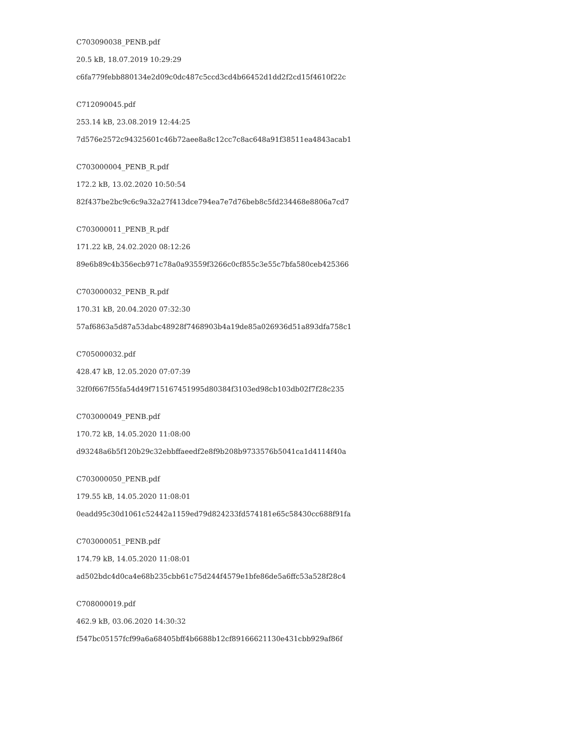C703090038_PENB.pdf
20.5 kB, 18.07.2019 10:29:29
c6fa779febb880134e2d09c0dc487c5ccd3cd4b66452d1dd2f2cd15f4610f22c
C712090045.pdf
253.14 kB, 23.08.2019 12:44:25
7d576e2572c94325601c46b72aee8a8c12cc7c8ac648a91f38511ea4843acab1
C703000004_PENB_R.pdf
172.2 kB, 13.02.2020 10:50:54
82f437be2bc9c6c9a32a27f413dce794ea7e7d76beb8c5fd234468e8806a7cd7
C703000011_PENB_R.pdf
171.22 kB, 24.02.2020 08:12:26
89e6b89c4b356ecb971c78a0a93559f3266c0cf855c3e55c7bfa580ceb425366
C703000032_PENB_R.pdf
170.31 kB, 20.04.2020 07:32:30
57af6863a5d87a53dabc48928f7468903b4a19de85a026936d51a893dfa758c1
C705000032.pdf
428.47 kB, 12.05.2020 07:07:39
32f0f667f55fa54d49f715167451995d80384f3103ed98cb103db02f7f28c235
C703000049_PENB.pdf
170.72 kB, 14.05.2020 11:08:00
d93248a6b5f120b29c32ebbffaeedf2e8f9b208b9733576b5041ca1d4114f40a
C703000050_PENB.pdf
179.55 kB, 14.05.2020 11:08:01
0eadd95c30d1061c52442a1159ed79d824233fd574181e65c58430cc688f91fa
C703000051_PENB.pdf
174.79 kB, 14.05.2020 11:08:01
ad502bdc4d0ca4e68b235cbb61c75d244f4579e1bfe86de5a6ffc53a528f28c4
C708000019.pdf
462.9 kB, 03.06.2020 14:30:32
f547bc05157fcf99a6a68405bff4b6688b12cf89166621130e431cbb929af86f